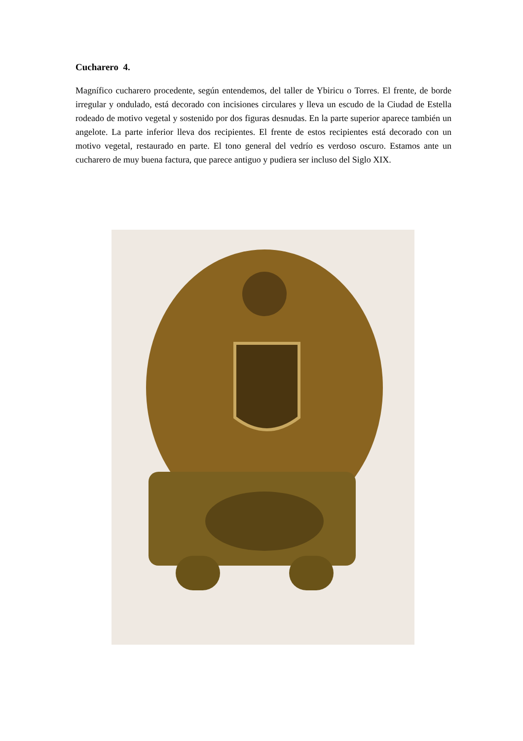Cucharero 4.
Magnífico cucharero procedente, según entendemos, del taller de Ybiricu o Torres. El frente, de borde irregular y ondulado, está decorado con incisiones circulares y lleva un escudo de la Ciudad de Estella rodeado de motivo vegetal y sostenido por dos figuras desnudas. En la parte superior aparece también un angelote. La parte inferior lleva dos recipientes. El frente de estos recipientes está decorado con un motivo vegetal, restaurado en parte. El tono general del vedrío es verdoso oscuro. Estamos ante un cucharero de muy buena factura, que parece antiguo y pudiera ser incluso del Siglo XIX.